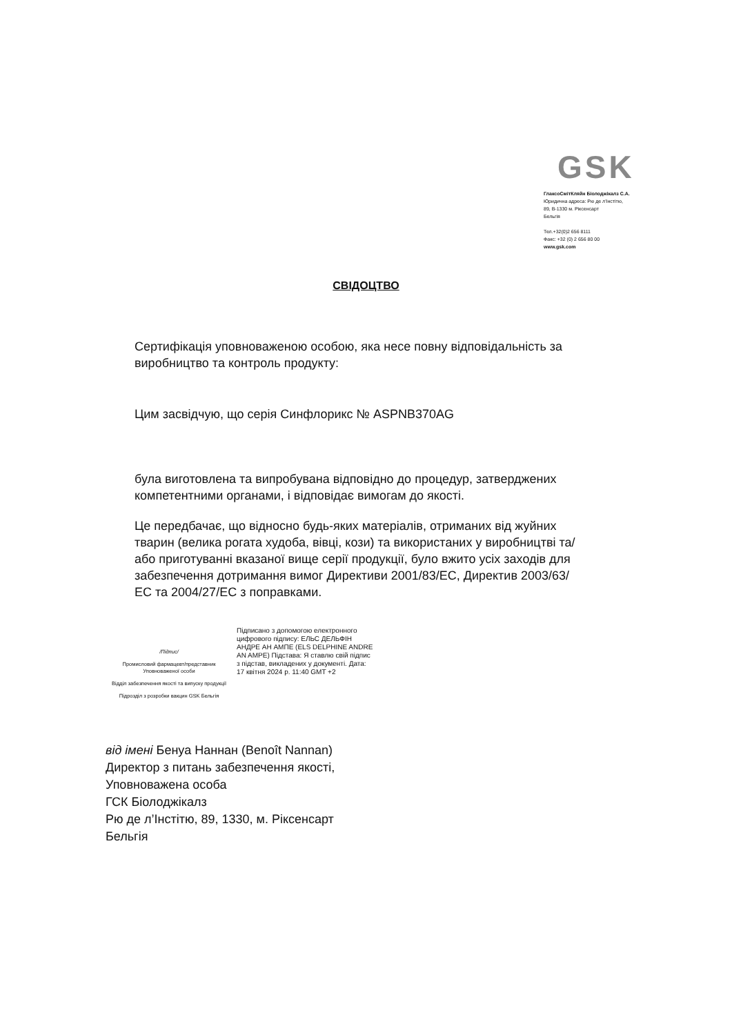GSK
ГлаксоСмітКляйн Біолоджікалз С.А.
Юридична адреса: Рю де л'Інстітю,
89, B-1330 м. Ріксенсарт
Бельгія
Тел.+32(0)2 656 8111
Факс: +32 (0) 2 656 80 00
www.gsk.com
СВІДОЦТВО
Сертифікація уповноваженою особою, яка несе повну відповідальність за виробництво та контроль продукту:
Цим засвідчую, що серія Синфлорикс № ASPNB370AG
була виготовлена та випробувана відповідно до процедур, затверджених компетентними органами, і відповідає вимогам до якості.
Це передбачає, що відносно будь-яких матеріалів, отриманих від жуйних тварин (велика рогата худоба, вівці, кози) та використаних у виробництві та/або приготуванні вказаної вище серії продукції, було вжито усіх заходів для забезпечення дотримання вимог Директиви 2001/83/ЕС, Директив 2003/63/ЕС та 2004/27/ЕС з поправками.
/Підпис/
Промисловий фармацевт/представник Уповноваженої особи
Відділ забезпечення якості та випуску продукції
Підрозділ з розробки вакцин GSK Бельгія
Підписано з допомогою електронного цифрового підпису: ЕЛЬС ДЕЛЬФІН АНДРЕ АН АМПЕ (ELS DELPHINE ANDRE AN AMPE) Підстава: Я ставлю свій підпис з підстав, викладених у документі. Дата: 17 квітня 2024 р. 11:40 GMT +2
від імені Бенуа Наннан (Benoît Nannan)
Директор з питань забезпечення якості,
Уповноважена особа
ГСК Біолоджікалз
Рю де л’Інстітю, 89, 1330, м. Ріксенсарт
Бельгія